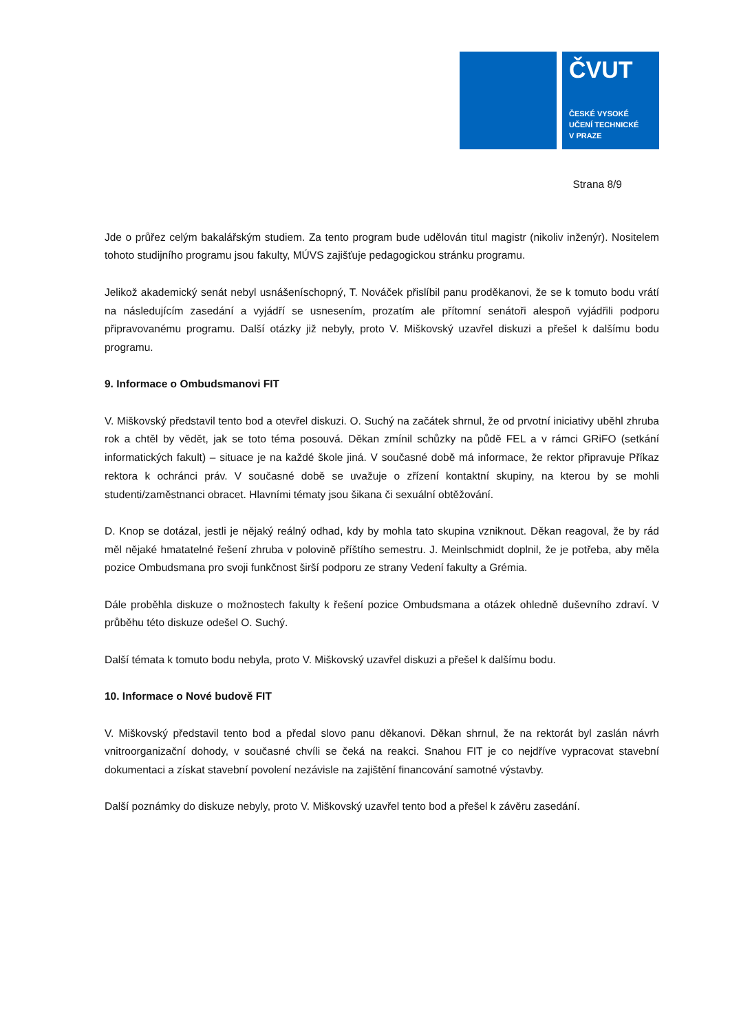ČVUT
ČESKÉ VYSOKÉ
UČENÍ TECHNICKÉ
V PRAZE
Strana 8/9
Jde o průřez celým bakalářským studiem. Za tento program bude udělován titul magistr (nikoliv inženýr). Nositelem tohoto studijního programu jsou fakulty, MÚVS zajišťuje pedagogickou stránku programu.
Jelikož akademický senát nebyl usnášeníschopný, T. Nováček přislíbil panu proděkanovi, že se k tomuto bodu vrátí na následujícím zasedání a vyjádří se usnesením, prozatím ale přítomní senátoři alespoň vyjádřili podporu připravovanému programu. Další otázky již nebyly, proto V. Miškovský uzavřel diskuzi a přešel k dalšímu bodu programu.
9. Informace o Ombudsmanovi FIT
V. Miškovský představil tento bod a otevřel diskuzi. O. Suchý na začátek shrnul, že od prvotní iniciativy uběhl zhruba rok a chtěl by vědět, jak se toto téma posouvá. Děkan zmínil schůzky na půdě FEL a v rámci GRiFO (setkání informatických fakult) – situace je na každé škole jiná. V současné době má informace, že rektor připravuje Příkaz rektora k ochránci práv. V současné době se uvažuje o zřízení kontaktní skupiny, na kterou by se mohli studenti/zaměstnanci obracet. Hlavními tématy jsou šikana či sexuální obtěžování.
D. Knop se dotázal, jestli je nějaký reálný odhad, kdy by mohla tato skupina vzniknout. Děkan reagoval, že by rád měl nějaké hmatatelné řešení zhruba v polovině příštího semestru. J. Meinlschmidt doplnil, že je potřeba, aby měla pozice Ombudsmana pro svoji funkčnost širší podporu ze strany Vedení fakulty a Grémia.
Dále proběhla diskuze o možnostech fakulty k řešení pozice Ombudsmana a otázek ohledně duševního zdraví. V průběhu této diskuze odešel O. Suchý.
Další témata k tomuto bodu nebyla, proto V. Miškovský uzavřel diskuzi a přešel k dalšímu bodu.
10. Informace o Nové budově FIT
V. Miškovský představil tento bod a předal slovo panu děkanovi. Děkan shrnul, že na rektorát byl zaslán návrh vnitroorganizační dohody, v současné chvíli se čeká na reakci. Snahou FIT je co nejdříve vypracovat stavební dokumentaci a získat stavební povolení nezávisle na zajištění financování samotné výstavby.
Další poznámky do diskuze nebyly, proto V. Miškovský uzavřel tento bod a přešel k závěru zasedání.